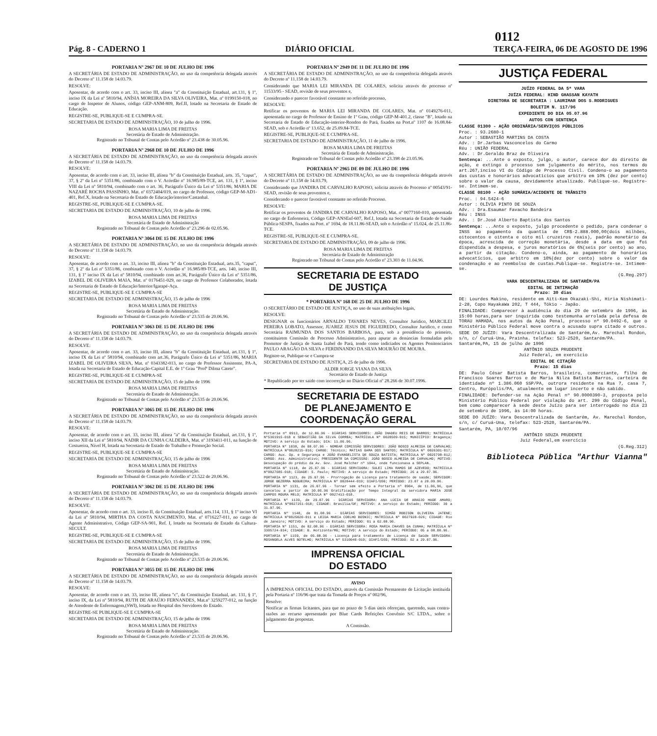0112
Pág. 8 - CADERNO 1 DIÁRIO OFICIAL TERÇA-FEIRA, 06 DE AGOSTO DE 1996
PORTARIA Nº 2967 DE 10 DE JULHO DE 1996
A SECRETÁRIA DE ESTADO DE ADMINISTRAÇÃO, no uso da competência delegada através do Decreto nº 11.158 de 14.03.79.
RESOLVE:
Aposentar, de acordo com o art. 33, inciso III, alínea "a" da Constituição Estadual, art.131, § 1º, inciso IX da Lei nº 5810/94, ANÍSIA MOREIRA DA SILVA OLIVEIRA, Mat. nº 0199150-018, no cargo de Inspetor de Alunos, código GEP-ANM-809, Ref.II, lotado na Secretaria de Estado de Educação.
REGISTRE-SE, PUBLIQUE-SE E CUMPRA-SE.
SECRETARIA DE ESTADO DE ADMINISTRAÇÃO, 10 de julho de 1996.
ROSA MARIA LIMA DE FREITAS
Secretária de Estado de Administração.
Registrado no Tribunal de Contas pelo Acórdão nº 23.438 de 30.05.96.
PORTARIA Nº 2968 DE 10 DE JULHO DE 1996
A SECRETÁRIA DE ESTADO DE ADMINISTRAÇÃO, no uso da competência delegada através do Decreto nº 11.158 de 14.03.79.
RESOLVE:
Aposentar, de acordo com o art. 33, inciso III, alínea "b" da Constituição Estadual, arts. 35, "caput", 37, § 2º da Lei nº 5351/86, combinado com o V. Acórdão nº 16.985/89-TCE, art. 131, § 1º, inciso VIII da Lei nº 5810/94, combinado com o art. 36, Parágrafo Único da Lei nº 5351/86, MARIA DE NAZARÉ ROCHA PASSINHO, Mat. nº 0372404/019, no cargo de Professor, código GEP-M-AD1-401, Ref.X, lotado na Secretaria de Estado de Educação/interior/Castanhal.
REGISTRE-SE, PUBLIQUE-SE E CUMPRA-SE.
SECRETARIA DE ESTADO DE ADMINISTRAÇÃO, 10 de julho de 1996.
ROSA MARIA LIMA DE FREITAS
Secretária de Estado de Administração
Registrado no Tribunal de Contas pelo Acórdão nº 23.296 de 02.05.96.
PORTARIA Nº 3064 DE 15 DE JULHO DE 1996
A SECRETÁRIA DE ESTADO DE ADMINISTRAÇÃO, no uso da competência delegada através do Decreto nº 11.158 de 14.03.79.
RESOLVE:
Aposentar, de acordo com o art. 33, inciso III, alínea "b" da Constituição Estadual, arts.35, "caput", 37, § 2º da Lei nº 5351/86, combinado com o V. Acórdão nº 16.985/89-TCE, arts. 140, inciso III, 131, § 1º inciso IX da Lei nº 5810/94, combinado com art.36, Parágrafo Único da Lei nº 5351/86, IZABEL DE OLIVEIRA MAIA, Mat. nº 0176451-029, no cargo de Professor Colaborador, lotada na Secretaria de Estado de Educação/Interior/Igarapé-Açu.
REGISTRE-SE, PUBLIQUE-SE E CUMPRA-SE
SECRETARIA DE ESTADO DE ADMINISTRAÇÃO, 15 de julho de 1996
ROSA MARIA LIMA DE FREITAS
Secretária de Estado de Administração.
Registrado no Tribunal de Contas pelo Acórdão nº 23.535 de 20.06.96.
PORTARIA Nº 3063 DE 15 DE JULHO DE 1996
A SECRETÁRIA DE ESTADO DE ADMINISTRAÇÃO, no uso da competência delegada através do Decreto nº 11.158 de 14.03.79.
RESOLVE:
Aposentar, de acordo com o art. 33, inciso III, alínea "b" da Constituição Estadual, art.131, § 1º, inciso IX da Lei nº 5810/94, combinado com art.36, Parágrafo Único da Lei nº 5351/86, MARIA IZABEL DE OLIVEIRA SILVA, Mat. nº 0343382-013, no cargo de Professor Assistente, PA-A, lotada na Secretaria de Estado de Educação-Capital E.E. de 1º Grau "Profª Dilma Catete".
REGISTRE-SE, PUBLIQUE-SE E CUMPRA-SE
SECRETARIA DE ESTADO DE ADMINISTRAÇÃO, 15 de julho de 1996
ROSA MARIA LIMA DE FREITAS
Secretária de Estado de Administração.
Registrado no Tribunal de Contas pelo Acórdão nº 23.535 de 20.06.96.
PORTARIA Nº 3065 DE 15 DE JULHO DE 1996
A SECRETÁRIA DE ESTADO DE ADMINISTRAÇÃO, no uso da competência delegada através do Decreto nº 11.158 de 14.03.79.
RESOLVE:
Aposentar, de acordo com o art. 33, inciso III, alínea "a" da Constituição Estadual, art.131, § 1º, inciso XII da Lei nº 5810/94, NADIR DA CUNHA CALDEIRA, Mat. nº 3193411-011, na função de Costureira, Nível H, lotada na Secretaria de Estado do Trabalho e Promoção Social.
REGISTRE-SE, PUBLIQUE-SE E CUMPRA-SE
SECRETARIA DE ESTADO DE ADMINISTRAÇÃO, 15 de julho de 1996
ROSA MARIA LIMA DE FREITAS
Secretária de Estado de Administração.
Registrado no Tribunal de Contas pelo Acórdão nº 23.522 de 20.06.96.
PORTARIA Nº 3062 DE 15 DE JULHO DE 1996
A SECRETÁRIA DE ESTADO DE ADMINISTRAÇÃO, no uso da competência delegada através do Decreto nº 11.158 de 14.03.79.
RESOLVE:
Aposentar, de acordo com o art. 33, inciso II, da Constituição Estadual, arts.114, 131, § 1º inciso VI da Lei nº 5810/94, MIRTHA DA COSTA NASCIMENTO, Mat. nº 0716227-011, no cargo de Agente Administrativo, Código GEP-SA-901, Ref. I, lotado na Secretaria de Estado da Cultura-SECULT.
REGISTRE-SE, PUBLIQUE-SE E CUMPRA-SE
SECRETARIA DE ESTADO DE ADMINISTRAÇÃO, 15 de julho de 1996.
ROSA MARIA LIMA DE FREITAS
Secretária de Estado de Administração.
Registrado no Tribunal de Contas pelo Acórdão nº 23.535 de 20.06.96.
PORTARIA Nº 3055 DE 15 DE JULHO DE 1996
A SECRETÁRIA DE ESTADO DE ADMINISTRAÇÃO, no uso da competência delegada através do Decreto nº 11.158 de 14.03.79.
RESOLVE:
Aposentar, de acordo com o art. 33, inciso III, alínea "c", da Constituição Estadual, art. 131, § 1º, inciso IX, da Lei nº 5810/94, RUTH DE ARAÚJO FERNANDES, Mat.nº 3259277-012, na função de Atendente de Enfermagem,(SWI), lotada no Hospital dos Servidores do Estado.
REGISTRE-SE PUBLIQUE-SE E CUMPRA-SE
SECRETARIA DE ESTADO DE ADMINISTRAÇÃO, 15 de julho de 1996
ROSA MARIA LIMA DE FREITAS
Secretária de Estado de Administração.
Registrado no Tribunal de Contas pelo Acórdão nº 23.535 de 20.06.96.
PORTARIA Nº 2949 DE 11 DE JULHO DE 1996
A SECRETÁRIA DE ESTADO DE ADMINISTRAÇÃO, no uso da competência delegada através do Decreto nº 11.158 de 14.03.79.
Considerando que MARIA LEI MIRANDA DE COLARES, solicita através do processo nº 11533/95 - SEAD, revisão de seus proventos e,
Considerando o parecer favorável constante no referido processo,
RESOLVE:
Retificar os proventos de MARIA LEI MIRANDA DE COLARES, Mat. nº 0149276-011, aposentada no cargo de Professor de Ensino de 1º Grau, código GEP-M-401.2, classe "B", lotado na Secretaria de Estado de Educação-interior-Rondon do Pará, fixados na Port.nº 1107 de 16.08.84-SEAD, sob o Acórdão nº 13.652, de 25.09.84-TCE.
REGISTRE-SE, PUBLIQUE-SE E CUMPRA-SE.
SECRETARIA DE ESTADO DE ADMINISTRAÇÃO, 11 de julho de 1996.
ROSA MARIA LIMA DE FREITAS
Secretária de Estado de Administração.
Registrado no Tribunal de Contas pelo Acórdão nº 23.398 de 23.05.96.
PORTARIA Nº 2965 DE 09 DE JULHO DE 1996
A SECRETÁRIA DE ESTADO DE ADMINISTRAÇÃO, no uso da competência delegada através do Decreto nº 11.158 de 14.03.79,
Considerando que JANDIRA DE CARVALHO RAPOSO, solicita através do Processo nº 00543/91-SEAD, revisão de seus proventos e,
Considerando o parecer favorável constante no referido Processo.
RESOLVE:
Retificar os proventos de JANDIRA DE CARVALHO RAPOSO, Mat. nº 0077160-010, aposentada no cargo de Enfermeira, Código GEP-ANSEnf-607, Ref.I, lotada na Secretaria de Estado de Saúde Pública-SESPA, fixados na Port. nº 1694, de 18.11.86-SEAD, sob o Acórdão nº 15.024, de 25.11.86-TCE.
REGISTRE-SE, PUBLIQUE-SE E CUMPRA-SE.
SECRETARIA DE ESTADO DE ADMINISTRAÇÃO, 09 de julho de 1996.
ROSA MARIA LIMA DE FREITAS
Secretária de Estado de Administração
Registrado no Tribunal de Contas pelo Acórdão nº 23.303 de 11.04.96.
SECRETARIA DE ESTADO
DE JUSTIÇA
* PORTARIA Nº 168 DE 25 DE JULHO DE 1996
O SECRETÁRIO DE ESTADO DE JUSTIÇA, no uso de suas atribuições legais,
RESOLVE:
DESIGNAR os funcionários ARNALDO TAVARES NEVES, Consultor Jurídico, MARCILEI PEREIRA LOBATO, Assessor, JUAREZ JESUS DE FIGUEIREDO, Consultor Jurídico, e como Secretária RAIMUNDA DOS SANTOS BARBOSA, para, sob a presidência do primeiro, constituírem Comissão de Processo Administrativo, para apurar as denúncias formuladas pelo Promotor de Justiça de Santa Izabel do Pará, tendo como indiciados os Agentes Penitenciários PAULO ARAGÃO DA SILVA e FERDINANDO DA SILVA MOURÃO DE MOURA.
Registre-se, Publique-se e Cumpra-se
SECRETARIA DE ESTADO DE JUSTIÇA, 25 de julho de 1996.
ALDIR JORGE VIANA DA SILVA
Secretário de Estado de Justiça
* Republicado por ter saído com incorreção no Diário Oficial nº 28.266 de 30.07.1996.
SECRETARIA DE ESTADO
DE PLANEJAMENTO E
COORDENAÇÃO GERAL
Portaria nº 0913, de 12.06.96 - DIÁRIAS SERVIDORES: JOÃO IHADEU REIS DE BARROS; MATRÍCULA Nº5361915-018 e SEBASTIÃO DA SILVA CORREA; MATRÍCULA Nº 0028509-015; MUNICÍPIO: Bragança; MOTIVO: A serviço do Estado; DIA: 11.06.96.
PORTARIA Nº 1038, de 08.07.96 - NOMEAR COMISSÃO SERVIDORES: JOÃO BOSCO ALMEIDA DE CARVALHO; MATRÍCULA Nº0028215-016; CARGO: Técnico; MATIAS GAMA DOS SANTOS; MATRÍCULA Nº 0026301-017; CARGO: Aux. Op. e Segurança e JOÃO EVANGELISTA DE SOUZA BATISTA; MATRÍCULA Nº 0025798-012; CARGO: Ass. Administrativo; PRESIDENTE DA COMISSÃO: JOÃO BOSCO ALMEIDA DE CARVALHO; MOTIVO: Desocupação do prédio da Av. Gov. José Malcher nº 1044, onde funcionava a SEPLAN.
PORTARIA Nº 1118, de 25.07.96 - DIÁRIAS SERVIDORA: SULEI LIMA RAMOS DE AZEVEDO; MATRÍCULA Nº0027685-018; CIDADE: S. Paulo; MOTIVO: A serviço do Estado; PERÍODO: 26 a 29.07.96.
PORTARIA Nº 1123, de 25.07.96 - Prorrogação de Licença para tratamento de saúde; SERVIDOR: JORGE BEZERRA NOGUEIRA; MATRÍCULA Nº 0028444-019; DIAFI/DSG; PERÍODO: 23.07 a 20.09.96.
PORTARIA Nº 1131, de 26.07.96 - Tornar sem efeito a Portaria nº 0904, de 11.06,96, que cancelou a partir de 30.05.96 Gratificação por Tempo Integral da servidora MARIA JOSÉ CAMPOS MOURA MELO; MATRÍCULA Nº 0027413-018.
PORTARIA Nº 1139, de 29.07.96 - DIÁRIAS SERVIDORA: ANA LÚCIA DE ARAÚJO HAGE AMARO; MATRÍCULA Nº0027251-018; CIDADE: Brasília/DF; MOTIVO: A serviço do Estado; PERÍODO: 30 a 31.07.96.
PORTARIA Nº 1148, de 01.08.96 - DIÁRIAS SERVIDORES: SIMÃO ROBISON OLIVEIRA JATENE; MATRÍCULA Nº0025020-011 e LEIDA MARIA COELHO BOSNIC; MATRÍCULA Nº 0027928-026; CIDADE: Rio de Janeiro; MOTIVO: A serviço do Estado; PERÍODO: 01 a 02.08.96.
PORTARIA Nº 1151, de 02.08.96 - DIÁRIAS SERVIDORA: ROSA MARIA CHAVES DA CUNHA; MATRÍCULA Nº 3305724-034; CIDADE: B. Horizonte/MG; MOTIVO: A serviço do Estado; PERÍODO: 05 a 08.08.96.
PORTARIA Nº 1159, de 05.08.96 - Licença para tratamento de Licença de Saúde SERVIDORA: ROSANGELA ALVES BOTELHO; MATRÍCULA Nº 5310040-019; DIAFI/DSG; PERÍODO: 02 a 29.07.96.
IMPRENSA OFICIAL
DO ESTADO
AVISO
A IMPRENSA OFICIAL DO ESTADO, através da Comissão Permanente de Licitação instituída pela Portaria nº 116/96 que trata da Tomada de Preços nº 002/96,
Resolve:
Notificar as firmas licitantes, para que no prazo de 5 dias úteis ofereçam, querendo, suas contra-razões ao recurso apresentado por Blue Cards Refeições Convênio S/C LTDA., sobre o julgamento das propostas.
A Comissão.
JUSTIÇA FEDERAL
JUÍZO FEDERAL DA 5ª VARA
JUÍZA FEDERAL: HIND GHASSAN KAYATH
DIRETORA DE SECRETARIA : LAURIMAR DOS S.RODRIGUES
BOLETIM N. 117/96
EXPEDIENTE DO DIA 05.07.96
AUTOS CON SENTENÇA
CLASSE 01300 - AÇÃO ORDINÁRIA/SERVIÇOS PÚBLICOS
Proc. : 93.2680-1
Autor : SEBASTIÃO MARTINS DA COSTA
Adv. : Dr.Jarbas Vasconcelos do Carmo
Réu : UNIÃO FEDERAL
Adv. : Dr.Geraldo Braz de Oliveira
Sentença: ...Ante o exposto, julgo, o autor, carece dor do direito de ação, e extingo o processo sem julgamento do mérito, nos termos do art.267,inciso VI do Código de Processo Civil. Condeno-o ao pagamento das custas e honorários advocatícios que arbitro em 10% (dez por cento) sobre o valor da causa, devidamente atualizado. Publique-se. Registre-se. Intimem-se.
CLASSE 08100 - AÇÃO SUMÁRIA/ACIDENTE DE TRÂNSITO
Proc. : 94.5424-6
Autor : OLÍVIA PINTO DE SOUZA
Adv. : Dra.Esaumar Favacho Bandeira
Réu : INSS
Adv. : Dr.José Alberto Baptista dos Santos
Sentença: ...Ante o exposto, julgo procedente o pedido, para condenar o INSS ao pagamento da quantia de CR$-2.888.000,00(dois milhões, oitocentos e oitenta e oito mil cruzeiros reais), padrão monetário da época, acrescida de correção monetária, desde a data em que foi dispendida a despesa, e juros moratórios de 6%(seis por cento) ao ano, a partir da citação. Condeno-o, ainda, ao pagamento de honorários advocatícios, que arbitro em 10%(dez por cento) sobre o valor da condenação e ao reembolso de custas.Publique-se. Registre-se. Intimem-se.
(G.Reg.297)
VARA DESCENTRALIZADA DE SANTARÉM/PA
EDITAL DE INTIMAÇÃO
Prazo: 30 dias
DE: Lourdes Makino, residente em Aiti-Kem Okazaki-Shi, Hiria Nishimati-2-28, Copo HayakaWa 202, T 444, Tókio - Japão.
FINALIDADE: Comparecer à audiência do dia 29 de setembro de 1996, às 15:00 horas,para ser inquirida como testemunha arrolada pela defesa de TORAU HAMADA, nos autos da Ação Penal, processo nº 90.0492-6, que o Ministério Público Federal move contra o acusado supra citado e outros.
SEDE DO JUÍZO: Vara Descentralizada de Santarém,Av. Marechal Rondon, s/n, c/ Curuá-Una, Prainha. telefax: 523-2520, Santarém/PA.
Santarém,PA, 15 de julho de 1996
ANTÔNIO SOUZA PRUDENTE
Juiz Federal, em exercício
EDITAL DE CITAÇÃO
Prazo: 15 dias
DE: Paulo César Batista Barros, brasileiro, comerciante, filho de Francisco Soares Barros e de Maria Nilza Batista Barros, carteira de identidade nº 1.386.060 SSP/PA, outrora residente na Rua 7, casa 7, Centro, Rurópolis/PA, atualmente em lugar incerto e não sabido.
FINALIDADE: Defender-se na Ação Penal nº 90.0000390-3, proposta pelo Ministério Público Federal por violação do art. 299 do Código Penal, bem como comparecer à sede deste Juízo para ser interrogado no dia 23 de setembro de 1996, às 14:00 horas.
SEDE DO JUÍZO: Vara Descentralizada de Santarém, Av. Marechal Rondon, s/n, c/ Curuá-Una, telefax: 523-2520, Santarém/PA.
Santarém, PA, 10/07/96
ANTÔNIO SOUZA PRUDENTE
Juiz Federal,em exercício
(G.Reg.312)
Biblioteca Pública "Arthur Vianna"